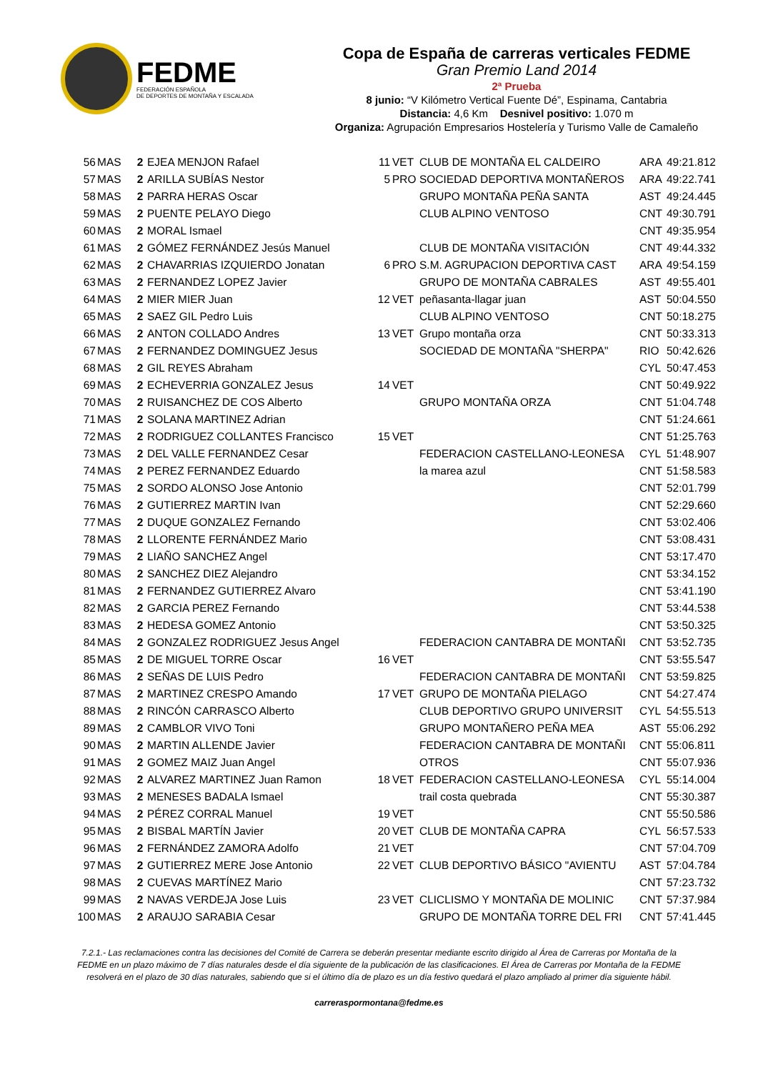FEDME
FEDERACIÓN ESPAÑOLA
DE DEPORTES DE MONTAÑA Y ESCALADA
Copa de España de carreras verticales FEDME
Gran Premio Land 2014
2ª Prueba
8 junio: “V Kilómetro Vertical Fuente Dé”, Espinama, Cantabria
Distancia: 4,6 Km Desnivel positivo: 1.070 m
Organiza: Agrupación Empresarios Hostelería y Turismo Valle de Camaleño
| 56 | MAS | 2 | EJEA MENJON Rafael | 11 | VET | CLUB DE MONTAÑA EL CALDEIRO | ARA | 49:21.812 |
| 57 | MAS | 2 | ARILLA SUBÍAS Nestor | 5 | PRO | SOCIEDAD DEPORTIVA MONTAÑEROS | ARA | 49:22.741 |
| 58 | MAS | 2 | PARRA HERAS Oscar | | | GRUPO MONTAÑA PEÑA SANTA | AST | 49:24.445 |
| 59 | MAS | 2 | PUENTE PELAYO Diego | | | CLUB ALPINO VENTOSO | CNT | 49:30.791 |
| 60 | MAS | 2 | MORAL Ismael | | | | CNT | 49:35.954 |
| 61 | MAS | 2 | GÓMEZ FERNÁNDEZ Jesús Manuel | | | CLUB DE MONTAÑA VISITACIÓN | CNT | 49:44.332 |
| 62 | MAS | 2 | CHAVARRIAS IZQUIERDO Jonatan | 6 | PRO | S.M. AGRUPACION DEPORTIVA CAST | ARA | 49:54.159 |
| 63 | MAS | 2 | FERNANDEZ LOPEZ Javier | | | GRUPO DE MONTAÑA CABRALES | AST | 49:55.401 |
| 64 | MAS | 2 | MIER MIER Juan | 12 | VET | peñasanta-llagar juan | AST | 50:04.550 |
| 65 | MAS | 2 | SAEZ GIL Pedro Luis | | | CLUB ALPINO VENTOSO | CNT | 50:18.275 |
| 66 | MAS | 2 | ANTON COLLADO Andres | 13 | VET | Grupo montaña orza | CNT | 50:33.313 |
| 67 | MAS | 2 | FERNANDEZ DOMINGUEZ Jesus | | | SOCIEDAD DE MONTAÑA "SHERPA" | RIO | 50:42.626 |
| 68 | MAS | 2 | GIL REYES Abraham | | | | CYL | 50:47.453 |
| 69 | MAS | 2 | ECHEVERRIA GONZALEZ Jesus | 14 | VET | | CNT | 50:49.922 |
| 70 | MAS | 2 | RUISANCHEZ DE COS Alberto | | | GRUPO MONTAÑA ORZA | CNT | 51:04.748 |
| 71 | MAS | 2 | SOLANA MARTINEZ Adrian | | | | CNT | 51:24.661 |
| 72 | MAS | 2 | RODRIGUEZ COLLANTES Francisco | 15 | VET | | CNT | 51:25.763 |
| 73 | MAS | 2 | DEL VALLE FERNANDEZ Cesar | | | FEDERACION CASTELLANO-LEONESA | CYL | 51:48.907 |
| 74 | MAS | 2 | PEREZ FERNANDEZ Eduardo | | | la marea azul | CNT | 51:58.583 |
| 75 | MAS | 2 | SORDO ALONSO Jose Antonio | | | | CNT | 52:01.799 |
| 76 | MAS | 2 | GUTIERREZ MARTIN Ivan | | | | CNT | 52:29.660 |
| 77 | MAS | 2 | DUQUE GONZALEZ Fernando | | | | CNT | 53:02.406 |
| 78 | MAS | 2 | LLORENTE FERNÁNDEZ Mario | | | | CNT | 53:08.431 |
| 79 | MAS | 2 | LIAÑO SANCHEZ Angel | | | | CNT | 53:17.470 |
| 80 | MAS | 2 | SANCHEZ DIEZ Alejandro | | | | CNT | 53:34.152 |
| 81 | MAS | 2 | FERNANDEZ GUTIERREZ Alvaro | | | | CNT | 53:41.190 |
| 82 | MAS | 2 | GARCIA PEREZ Fernando | | | | CNT | 53:44.538 |
| 83 | MAS | 2 | HEDESA GOMEZ Antonio | | | | CNT | 53:50.325 |
| 84 | MAS | 2 | GONZALEZ RODRIGUEZ Jesus Angel | | | FEDERACION CANTABRA DE MONTAÑI | CNT | 53:52.735 |
| 85 | MAS | 2 | DE MIGUEL TORRE Oscar | 16 | VET | | CNT | 53:55.547 |
| 86 | MAS | 2 | SEÑAS DE LUIS Pedro | | | FEDERACION CANTABRA DE MONTAÑI | CNT | 53:59.825 |
| 87 | MAS | 2 | MARTINEZ CRESPO Amando | 17 | VET | GRUPO DE MONTAÑA PIELAGO | CNT | 54:27.474 |
| 88 | MAS | 2 | RINCÓN CARRASCO Alberto | | | CLUB DEPORTIVO GRUPO UNIVERSIT | CYL | 54:55.513 |
| 89 | MAS | 2 | CAMBLOR VIVO Toni | | | GRUPO MONTAÑERO PEÑA MEA | AST | 55:06.292 |
| 90 | MAS | 2 | MARTIN ALLENDE Javier | | | FEDERACION CANTABRA DE MONTAÑI | CNT | 55:06.811 |
| 91 | MAS | 2 | GOMEZ MAIZ Juan Angel | | | OTROS | CNT | 55:07.936 |
| 92 | MAS | 2 | ALVAREZ MARTINEZ Juan Ramon | 18 | VET | FEDERACION CASTELLANO-LEONESA | CYL | 55:14.004 |
| 93 | MAS | 2 | MENESES BADALA Ismael | | | trail costa quebrada | CNT | 55:30.387 |
| 94 | MAS | 2 | PÉREZ CORRAL Manuel | 19 | VET | | CNT | 55:50.586 |
| 95 | MAS | 2 | BISBAL MARTÍN Javier | 20 | VET | CLUB DE MONTAÑA CAPRA | CYL | 56:57.533 |
| 96 | MAS | 2 | FERNÁNDEZ ZAMORA Adolfo | 21 | VET | | CNT | 57:04.709 |
| 97 | MAS | 2 | GUTIERREZ MERE Jose Antonio | 22 | VET | CLUB DEPORTIVO BÁSICO "AVIENTU | AST | 57:04.784 |
| 98 | MAS | 2 | CUEVAS MARTÍNEZ Mario | | | | CNT | 57:23.732 |
| 99 | MAS | 2 | NAVAS VERDEJA Jose Luis | 23 | VET | CLICLISMO Y MONTAÑA DE MOLINIC | CNT | 57:37.984 |
| 100 | MAS | 2 | ARAUJO SARABIA Cesar | | | GRUPO DE MONTAÑA TORRE DEL FRI | CNT | 57:41.445 |
7.2.1.- Las reclamaciones contra las decisiones del Comité de Carrera se deberán presentar mediante escrito dirigido al Área de Carreras por Montaña de la FEDME en un plazo máximo de 7 días naturales desde el día siguiente de la publicación de las clasificaciones. El Área de Carreras por Montaña de la FEDME resolverá en el plazo de 30 días naturales, sabiendo que si el último día de plazo es un día festivo quedará el plazo ampliado al primer día siguiente hábil.
carreraspormontana@fedme.es